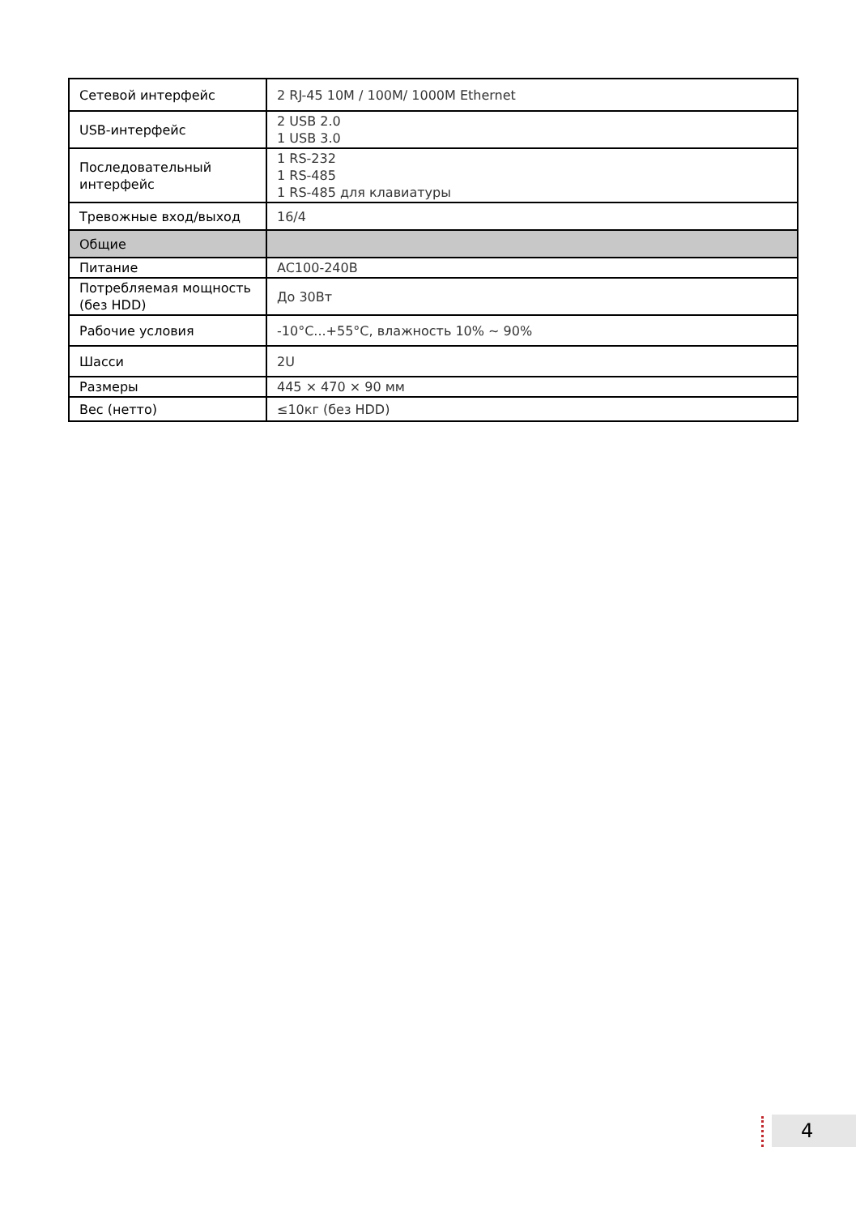| Сетевой интерфейс | 2 RJ-45 10M / 100M/ 1000M Ethernet |
| USB-интерфейс | 2 USB 2.0 1 USB 3.0 |
| Последовательный интерфейс | 1 RS-232 1 RS-485 1 RS-485 для клавиатуры |
| Тревожные вход/выход | 16/4 |
| Общие | |
| Питание | AC100-240B |
| Потребляемая мощность (без HDD) | До 30Вт |
| Рабочие условия | -10°C...+55°C, влажность 10% ~ 90% |
| Шасси | 2U |
| Размеры | 445 × 470 × 90 мм |
| Вес (нетто) | ≤10кг (без HDD) |
4